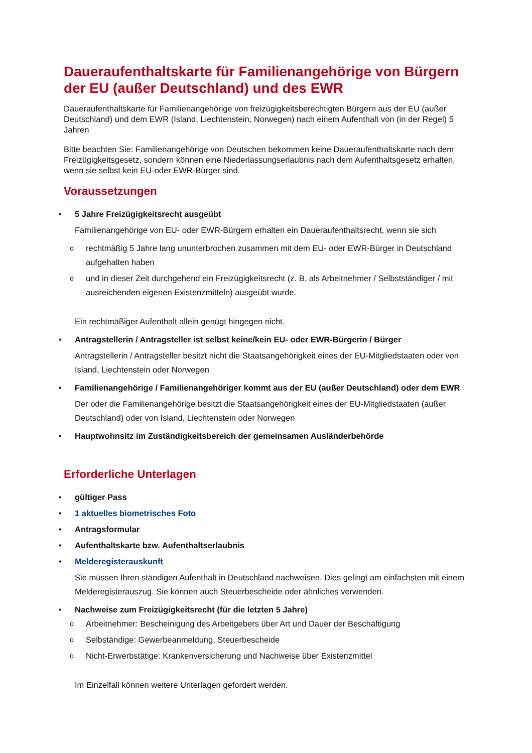Daueraufenthaltskarte für Familienangehörige von Bürgern der EU (außer Deutschland) und des EWR
Daueraufenthaltskarte für Familienangehörige von freizügigkeitsberechtigten Bürgern aus der EU (außer Deutschland) und dem EWR (Island, Liechtenstein, Norwegen) nach einem Aufenthalt von (in der Regel) 5 Jahren
Bitte beachten Sie: Familienangehörige von Deutschen bekommen keine Daueraufenthaltskarte nach dem Freizügigkeitsgesetz, sondern können eine Niederlassungserlaubnis nach dem Aufenthaltsgesetz erhalten, wenn sie selbst kein EU-oder EWR-Bürger sind.
Voraussetzungen
5 Jahre Freizügigkeitsrecht ausgeübt
Familienangehörige von EU- oder EWR-Bürgern erhalten ein Daueraufenthaltsrecht, wenn sie sich
rechtmäßig 5 Jahre lang ununterbrochen zusammen mit dem EU- oder EWR-Bürger in Deutschland aufgehalten haben
und in dieser Zeit durchgehend ein Freizügigkeitsrecht (z. B. als Arbeitnehmer / Selbstständiger / mit ausreichenden eigenen Existenzmitteln) ausgeübt wurde.
Ein rechtmäßiger Aufenthalt allein genügt hingegen nicht.
Antragstellerin / Antragsteller ist selbst keine/kein EU- oder EWR-Bürgerin / Bürger
Antragstellerin / Antragsteller besitzt nicht die Staatsangehörigkeit eines der EU-Mitgliedstaaten oder von Island, Liechtenstein oder Norwegen
Familienangehörige / Familienangehöriger kommt aus der EU (außer Deutschland) oder dem EWR
Der oder die Familienangehörige besitzt die Staatsangehörigkeit eines der EU-Mitgliedstaaten (außer Deutschland) oder von Island, Liechtenstein oder Norwegen
Hauptwohnsitz im Zuständigkeitsbereich der gemeinsamen Ausländerbehörde
Erforderliche Unterlagen
gültiger Pass
1 aktuelles biometrisches Foto
Antragsformular
Aufenthaltskarte bzw. Aufenthaltserlaubnis
Melderegisterauskunft
Sie müssen Ihren ständigen Aufenthalt in Deutschland nachweisen. Dies gelingt am einfachsten mit einem Melderegisterauszug. Sie können auch Steuerbescheide oder ähnliches verwenden.
Nachweise zum Freizügigkeitsrecht (für die letzten 5 Jahre)
Arbeitnehmer: Bescheinigung des Arbeitgebers über Art und Dauer der Beschäftigung
Selbständige: Gewerbeanmeldung, Steuerbescheide
Nicht-Erwerbstätige: Krankenversicherung und Nachweise über Existenzmittel
Im Einzelfall können weitere Unterlagen gefordert werden.